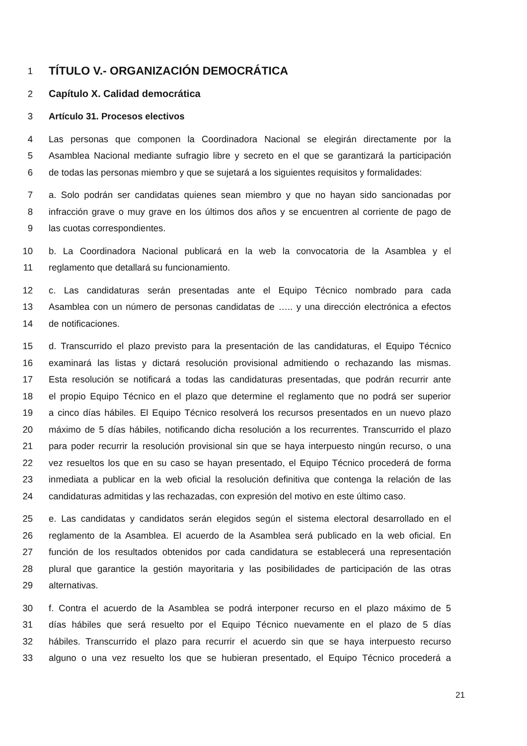1 TÍTULO V.- ORGANIZACIÓN DEMOCRÁTICA
2 Capítulo X. Calidad democrática
3 Artículo 31. Procesos electivos
4 Las personas que componen la Coordinadora Nacional se elegirán directamente por la
5 Asamblea Nacional mediante sufragio libre y secreto en el que se garantizará la participación
6 de todas las personas miembro y que se sujetará a los siguientes requisitos y formalidades:
7 a. Solo podrán ser candidatas quienes sean miembro y que no hayan sido sancionadas por
8 infracción grave o muy grave en los últimos dos años y se encuentren al corriente de pago de
9 las cuotas correspondientes.
10 b. La Coordinadora Nacional publicará en la web la convocatoria de la Asamblea y el
11 reglamento que detallará su funcionamiento.
12 c. Las candidaturas serán presentadas ante el Equipo Técnico nombrado para cada
13 Asamblea con un número de personas candidatas de ….. y una dirección electrónica a efectos
14 de notificaciones.
15 d. Transcurrido el plazo previsto para la presentación de las candidaturas, el Equipo Técnico
16 examinará las listas y dictará resolución provisional admitiendo o rechazando las mismas.
17 Esta resolución se notificará a todas las candidaturas presentadas, que podrán recurrir ante
18 el propio Equipo Técnico en el plazo que determine el reglamento que no podrá ser superior
19 a cinco días hábiles. El Equipo Técnico resolverá los recursos presentados en un nuevo plazo
20 máximo de 5 días hábiles, notificando dicha resolución a los recurrentes. Transcurrido el plazo
21 para poder recurrir la resolución provisional sin que se haya interpuesto ningún recurso, o una
22 vez resueltos los que en su caso se hayan presentado, el Equipo Técnico procederá de forma
23 inmediata a publicar en la web oficial la resolución definitiva que contenga la relación de las
24 candidaturas admitidas y las rechazadas, con expresión del motivo en este último caso.
25 e. Las candidatas y candidatos serán elegidos según el sistema electoral desarrollado en el
26 reglamento de la Asamblea. El acuerdo de la Asamblea será publicado en la web oficial. En
27 función de los resultados obtenidos por cada candidatura se establecerá una representación
28 plural que garantice la gestión mayoritaria y las posibilidades de participación de las otras
29 alternativas.
30 f. Contra el acuerdo de la Asamblea se podrá interponer recurso en el plazo máximo de 5
31 días hábiles que será resuelto por el Equipo Técnico nuevamente en el plazo de 5 días
32 hábiles. Transcurrido el plazo para recurrir el acuerdo sin que se haya interpuesto recurso
33 alguno o una vez resuelto los que se hubieran presentado, el Equipo Técnico procederá a
21